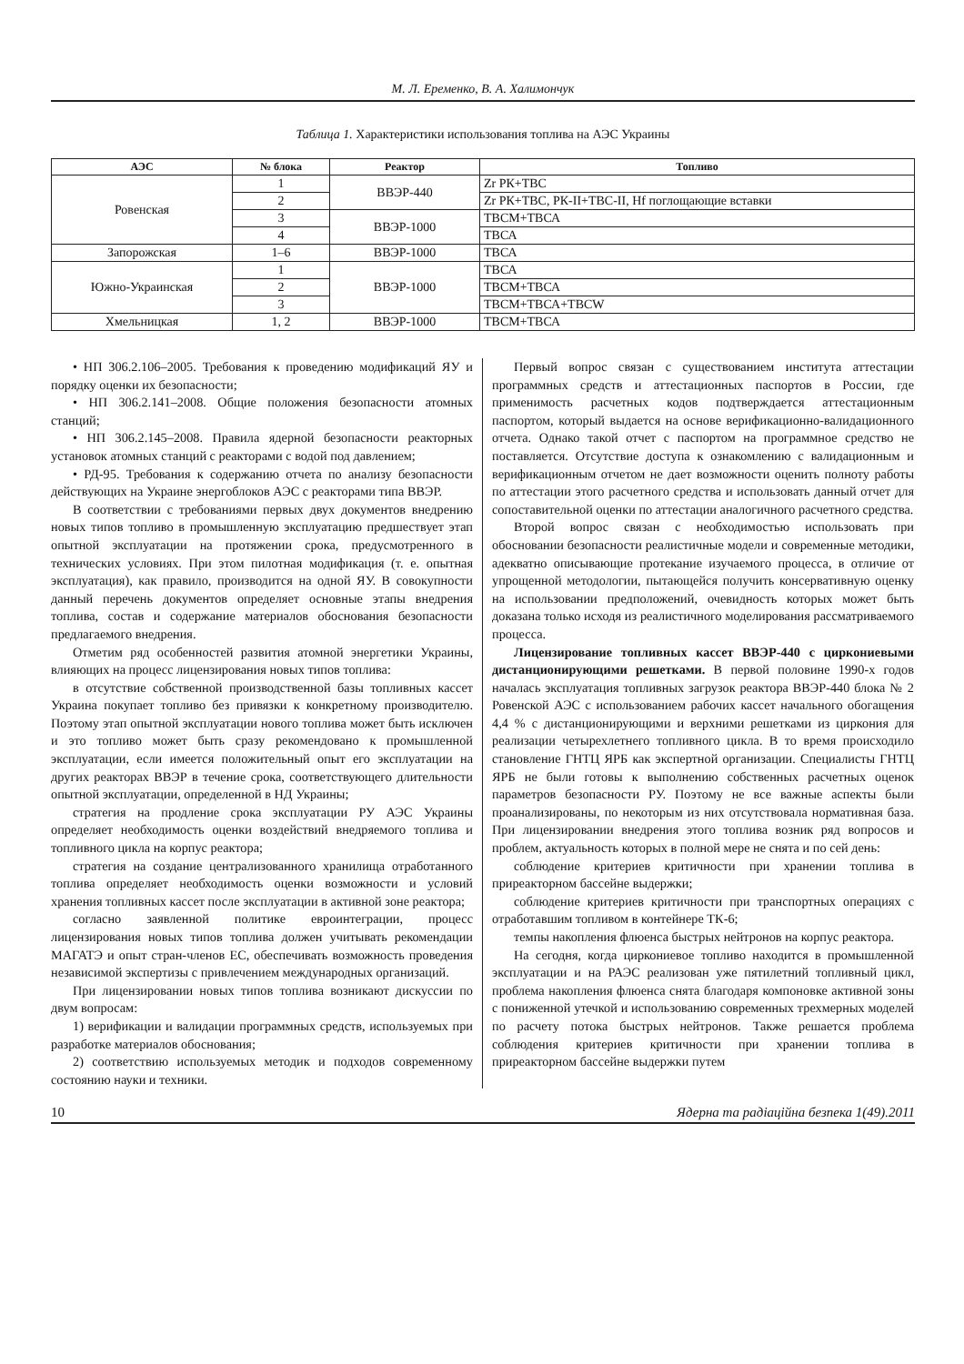М. Л. Еременко, В. А. Халимончук
Таблица 1. Характеристики использования топлива на АЭС Украины
| АЭС | № блока | Реактор | Топливо |
| --- | --- | --- | --- |
| Ровенская | 1 | ВВЭР-440 | Zr РК+ТВС |
| | 2 | | Zr РК+ТВС, РК-II+ТВС-II, Hf поглощающие вставки |
| | 3 | ВВЭР-1000 | ТВСМ+ТВСА |
| | 4 | | ТВСА |
| Запорожская | 1–6 | ВВЭР-1000 | ТВСА |
| Южно-Украинская | 1 | ВВЭР-1000 | ТВСА |
| | 2 | | ТВСМ+ТВСА |
| | 3 | | ТВСМ+ТВСА+ТВСW |
| Хмельницкая | 1, 2 | ВВЭР-1000 | ТВСМ+ТВСА |
• НП 306.2.106–2005. Требования к проведению модификаций ЯУ и порядку оценки их безопасности;
• НП 306.2.141–2008. Общие положения безопасности атомных станций;
• НП 306.2.145–2008. Правила ядерной безопасности реакторных установок атомных станций с реакторами с водой под давлением;
• РД-95. Требования к содержанию отчета по анализу безопасности действующих на Украине энергоблоков АЭС с реакторами типа ВВЭР.
В соответствии с требованиями первых двух документов внедрению новых типов топливо в промышленную эксплуатацию предшествует этап опытной эксплуатации на протяжении срока, предусмотренного в технических условиях. При этом пилотная модификация (т. е. опытная эксплуатация), как правило, производится на одной ЯУ. В совокупности данный перечень документов определяет основные этапы внедрения топлива, состав и содержание материалов обоснования безопасности предлагаемого внедрения.
Отметим ряд особенностей развития атомной энергетики Украины, влияющих на процесс лицензирования новых типов топлива:
в отсутствие собственной производственной базы топливных кассет Украина покупает топливо без привязки к конкретному производителю. Поэтому этап опытной эксплуатации нового топлива может быть исключен и это топливо может быть сразу рекомендовано к промышленной эксплуатации, если имеется положительный опыт его эксплуатации на других реакторах ВВЭР в течение срока, соответствующего длительности опытной эксплуатации, определенной в НД Украины;
стратегия на продление срока эксплуатации РУ АЭС Украины определяет необходимость оценки воздействий внедряемого топлива и топливного цикла на корпус реактора;
стратегия на создание централизованного хранилища отработанного топлива определяет необходимость оценки возможности и условий хранения топливных кассет после эксплуатации в активной зоне реактора;
согласно заявленной политике евроинтеграции, процесс лицензирования новых типов топлива должен учитывать рекомендации МАГАТЭ и опыт стран-членов ЕС, обеспечивать возможность проведения независимой экспертизы с привлечением международных организаций.
При лицензировании новых типов топлива возникают дискуссии по двум вопросам:
1) верификации и валидации программных средств, используемых при разработке материалов обоснования;
2) соответствию используемых методик и подходов современному состоянию науки и техники.
Первый вопрос связан с существованием института аттестации программных средств и аттестационных паспортов в России, где применимость расчетных кодов подтверждается аттестационным паспортом, который выдается на основе верификационно-валидационного отчета. Однако такой отчет с паспортом на программное средство не поставляется. Отсутствие доступа к ознакомлению с валидационным и верификационным отчетом не дает возможности оценить полноту работы по аттестации этого расчетного средства и использовать данный отчет для сопоставительной оценки по аттестации аналогичного расчетного средства.
Второй вопрос связан с необходимостью использовать при обосновании безопасности реалистичные модели и современные методики, адекватно описывающие протекание изучаемого процесса, в отличие от упрощенной методологии, пытающейся получить консервативную оценку на использовании предположений, очевидность которых может быть доказана только исходя из реалистичного моделирования рассматриваемого процесса.
Лицензирование топливных кассет ВВЭР-440 с циркониевыми дистанционирующими решетками. В первой половине 1990-х годов началась эксплуатация топливных загрузок реактора ВВЭР-440 блока № 2 Ровенской АЭС с использованием рабочих кассет начального обогащения 4,4 % с дистанционирующими и верхними решетками из циркония для реализации четырехлетнего топливного цикла. В то время происходило становление ГНТЦ ЯРБ как экспертной организации. Специалисты ГНТЦ ЯРБ не были готовы к выполнению собственных расчетных оценок параметров безопасности РУ. Поэтому не все важные аспекты были проанализированы, по некоторым из них отсутствовала нормативная база. При лицензировании внедрения этого топлива возник ряд вопросов и проблем, актуальность которых в полной мере не снята и по сей день:
соблюдение критериев критичности при хранении топлива в приреакторном бассейне выдержки;
соблюдение критериев критичности при транспортных операциях с отработавшим топливом в контейнере ТК-6;
темпы накопления флюенса быстрых нейтронов на корпус реактора.
На сегодня, когда циркониевое топливо находится в промышленной эксплуатации и на РАЭС реализован уже пятилетний топливный цикл, проблема накопления флюенса снята благодаря компоновке активной зоны с пониженной утечкой и использованию современных трехмерных моделей по расчету потока быстрых нейтронов. Также решается проблема соблюдения критериев критичности при хранении топлива в приреакторном бассейне выдержки путем
10 Ядерна та радіаційна безпека 1(49).2011